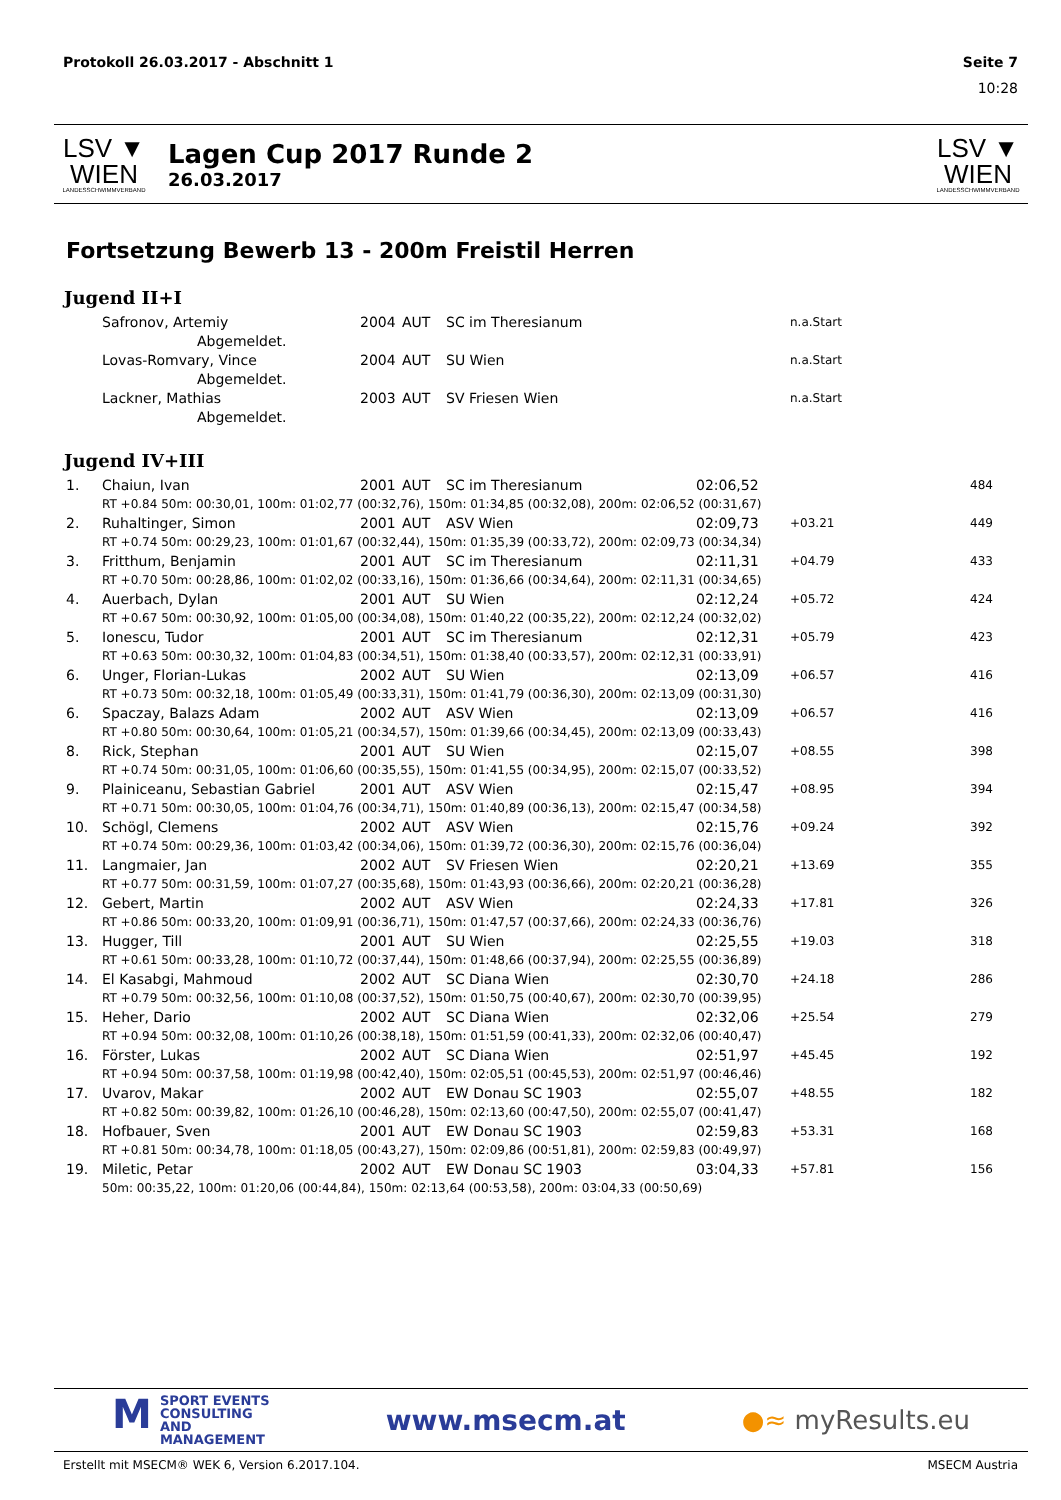Protokoll 26.03.2017 - Abschnitt 1 Seite 7
10:28
LSV ▼ WIEN
LANDESSCHWIMMVERBAND
Lagen Cup 2017 Runde 2
26.03.2017
LSV ▼ WIEN
LANDESSCHWIMMVERBAND
Fortsetzung Bewerb 13 - 200m Freistil Herren
Jugend II+I
| | Safronov, Artemiy | 2004 | AUT | SC im Theresianum | | n.a.Start | |
| | Abgemeldet. | | | | | | |
| | Lovas-Romvary, Vince | 2004 | AUT | SU Wien | | n.a.Start | |
| | Abgemeldet. | | | | | | |
| | Lackner, Mathias | 2003 | AUT | SV Friesen Wien | | n.a.Start | |
| | Abgemeldet. | | | | | | |
Jugend IV+III
| 1. | Chaiun, Ivan | 2001 | AUT | SC im Theresianum | 02:06,52 | | 484 |
| | RT +0.84 50m: 00:30,01, 100m: 01:02,77 (00:32,76), 150m: 01:34,85 (00:32,08), 200m: 02:06,52 (00:31,67) | | | | | | |
| 2. | Ruhaltinger, Simon | 2001 | AUT | ASV Wien | 02:09,73 | +03.21 | 449 |
| | RT +0.74 50m: 00:29,23, 100m: 01:01,67 (00:32,44), 150m: 01:35,39 (00:33,72), 200m: 02:09,73 (00:34,34) | | | | | | |
| 3. | Fritthum, Benjamin | 2001 | AUT | SC im Theresianum | 02:11,31 | +04.79 | 433 |
| | RT +0.70 50m: 00:28,86, 100m: 01:02,02 (00:33,16), 150m: 01:36,66 (00:34,64), 200m: 02:11,31 (00:34,65) | | | | | | |
| 4. | Auerbach, Dylan | 2001 | AUT | SU Wien | 02:12,24 | +05.72 | 424 |
| | RT +0.67 50m: 00:30,92, 100m: 01:05,00 (00:34,08), 150m: 01:40,22 (00:35,22), 200m: 02:12,24 (00:32,02) | | | | | | |
| 5. | Ionescu, Tudor | 2001 | AUT | SC im Theresianum | 02:12,31 | +05.79 | 423 |
| | RT +0.63 50m: 00:30,32, 100m: 01:04,83 (00:34,51), 150m: 01:38,40 (00:33,57), 200m: 02:12,31 (00:33,91) | | | | | | |
| 6. | Unger, Florian-Lukas | 2002 | AUT | SU Wien | 02:13,09 | +06.57 | 416 |
| | RT +0.73 50m: 00:32,18, 100m: 01:05,49 (00:33,31), 150m: 01:41,79 (00:36,30), 200m: 02:13,09 (00:31,30) | | | | | | |
| 6. | Spaczay, Balazs Adam | 2002 | AUT | ASV Wien | 02:13,09 | +06.57 | 416 |
| | RT +0.80 50m: 00:30,64, 100m: 01:05,21 (00:34,57), 150m: 01:39,66 (00:34,45), 200m: 02:13,09 (00:33,43) | | | | | | |
| 8. | Rick, Stephan | 2001 | AUT | SU Wien | 02:15,07 | +08.55 | 398 |
| | RT +0.74 50m: 00:31,05, 100m: 01:06,60 (00:35,55), 150m: 01:41,55 (00:34,95), 200m: 02:15,07 (00:33,52) | | | | | | |
| 9. | Plainiceanu, Sebastian Gabriel | 2001 | AUT | ASV Wien | 02:15,47 | +08.95 | 394 |
| | RT +0.71 50m: 00:30,05, 100m: 01:04,76 (00:34,71), 150m: 01:40,89 (00:36,13), 200m: 02:15,47 (00:34,58) | | | | | | |
| 10. | Schögl, Clemens | 2002 | AUT | ASV Wien | 02:15,76 | +09.24 | 392 |
| | RT +0.74 50m: 00:29,36, 100m: 01:03,42 (00:34,06), 150m: 01:39,72 (00:36,30), 200m: 02:15,76 (00:36,04) | | | | | | |
| 11. | Langmaier, Jan | 2002 | AUT | SV Friesen Wien | 02:20,21 | +13.69 | 355 |
| | RT +0.77 50m: 00:31,59, 100m: 01:07,27 (00:35,68), 150m: 01:43,93 (00:36,66), 200m: 02:20,21 (00:36,28) | | | | | | |
| 12. | Gebert, Martin | 2002 | AUT | ASV Wien | 02:24,33 | +17.81 | 326 |
| | RT +0.86 50m: 00:33,20, 100m: 01:09,91 (00:36,71), 150m: 01:47,57 (00:37,66), 200m: 02:24,33 (00:36,76) | | | | | | |
| 13. | Hugger, Till | 2001 | AUT | SU Wien | 02:25,55 | +19.03 | 318 |
| | RT +0.61 50m: 00:33,28, 100m: 01:10,72 (00:37,44), 150m: 01:48,66 (00:37,94), 200m: 02:25,55 (00:36,89) | | | | | | |
| 14. | El Kasabgi, Mahmoud | 2002 | AUT | SC Diana Wien | 02:30,70 | +24.18 | 286 |
| | RT +0.79 50m: 00:32,56, 100m: 01:10,08 (00:37,52), 150m: 01:50,75 (00:40,67), 200m: 02:30,70 (00:39,95) | | | | | | |
| 15. | Heher, Dario | 2002 | AUT | SC Diana Wien | 02:32,06 | +25.54 | 279 |
| | RT +0.94 50m: 00:32,08, 100m: 01:10,26 (00:38,18), 150m: 01:51,59 (00:41,33), 200m: 02:32,06 (00:40,47) | | | | | | |
| 16. | Förster, Lukas | 2002 | AUT | SC Diana Wien | 02:51,97 | +45.45 | 192 |
| | RT +0.94 50m: 00:37,58, 100m: 01:19,98 (00:42,40), 150m: 02:05,51 (00:45,53), 200m: 02:51,97 (00:46,46) | | | | | | |
| 17. | Uvarov, Makar | 2002 | AUT | EW Donau SC 1903 | 02:55,07 | +48.55 | 182 |
| | RT +0.82 50m: 00:39,82, 100m: 01:26,10 (00:46,28), 150m: 02:13,60 (00:47,50), 200m: 02:55,07 (00:41,47) | | | | | | |
| 18. | Hofbauer, Sven | 2001 | AUT | EW Donau SC 1903 | 02:59,83 | +53.31 | 168 |
| | RT +0.81 50m: 00:34,78, 100m: 01:18,05 (00:43,27), 150m: 02:09,86 (00:51,81), 200m: 02:59,83 (00:49,97) | | | | | | |
| 19. | Miletic, Petar | 2002 | AUT | EW Donau SC 1903 | 03:04,33 | +57.81 | 156 |
| | 50m: 00:35,22, 100m: 01:20,06 (00:44,84), 150m: 02:13,64 (00:53,58), 200m: 03:04,33 (00:50,69) | | | | | | |
MSPORT EVENTS
CONSULTING AND
MANAGEMENT
www.msecm.at ●≈ myResults.eu
Erstellt mit MSECM® WEK 6, Version 6.2017.104. MSECM Austria